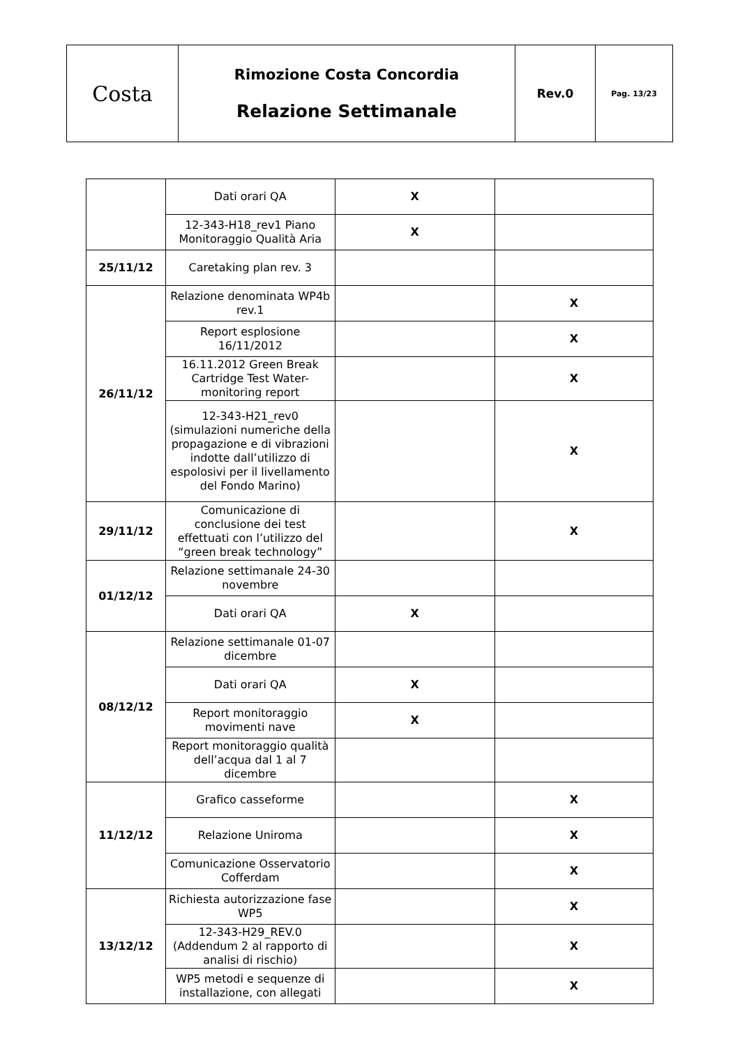| Costa | Rimozione Costa Concordia Relazione Settimanale | Rev.0 | Pag. 13/23 |
| | Dati orari QA | X | |
| | 12-343-H18_rev1 Piano Monitoraggio Qualità Aria | X | |
| 25/11/12 | Caretaking plan rev. 3 | | |
| 26/11/12 | Relazione denominata WP4b rev.1 | | X |
| | Report esplosione 16/11/2012 | | X |
| | 16.11.2012 Green Break Cartridge Test Water-monitoring report | | X |
| | 12-343-H21_rev0 (simulazioni numeriche della propagazione e di vibrazioni indotte dall’utilizzo di espolosivi per il livellamento del Fondo Marino) | | X |
| 29/11/12 | Comunicazione di conclusione dei test effettuati con l’utilizzo del “green break technology” | | X |
| 01/12/12 | Relazione settimanale 24-30 novembre | | |
| | Dati orari QA | X | |
| 08/12/12 | Relazione settimanale 01-07 dicembre | | |
| | Dati orari QA | X | |
| | Report monitoraggio movimenti nave | X | |
| | Report monitoraggio qualità dell’acqua dal 1 al 7 dicembre | | |
| 11/12/12 | Grafico casseforme | | X |
| | Relazione Uniroma | | X |
| | Comunicazione Osservatorio Cofferdam | | X |
| 13/12/12 | Richiesta autorizzazione fase WP5 | | X |
| | 12-343-H29_REV.0 (Addendum 2 al rapporto di analisi di rischio) | | X |
| | WP5 metodi e sequenze di installazione, con allegati | | X |